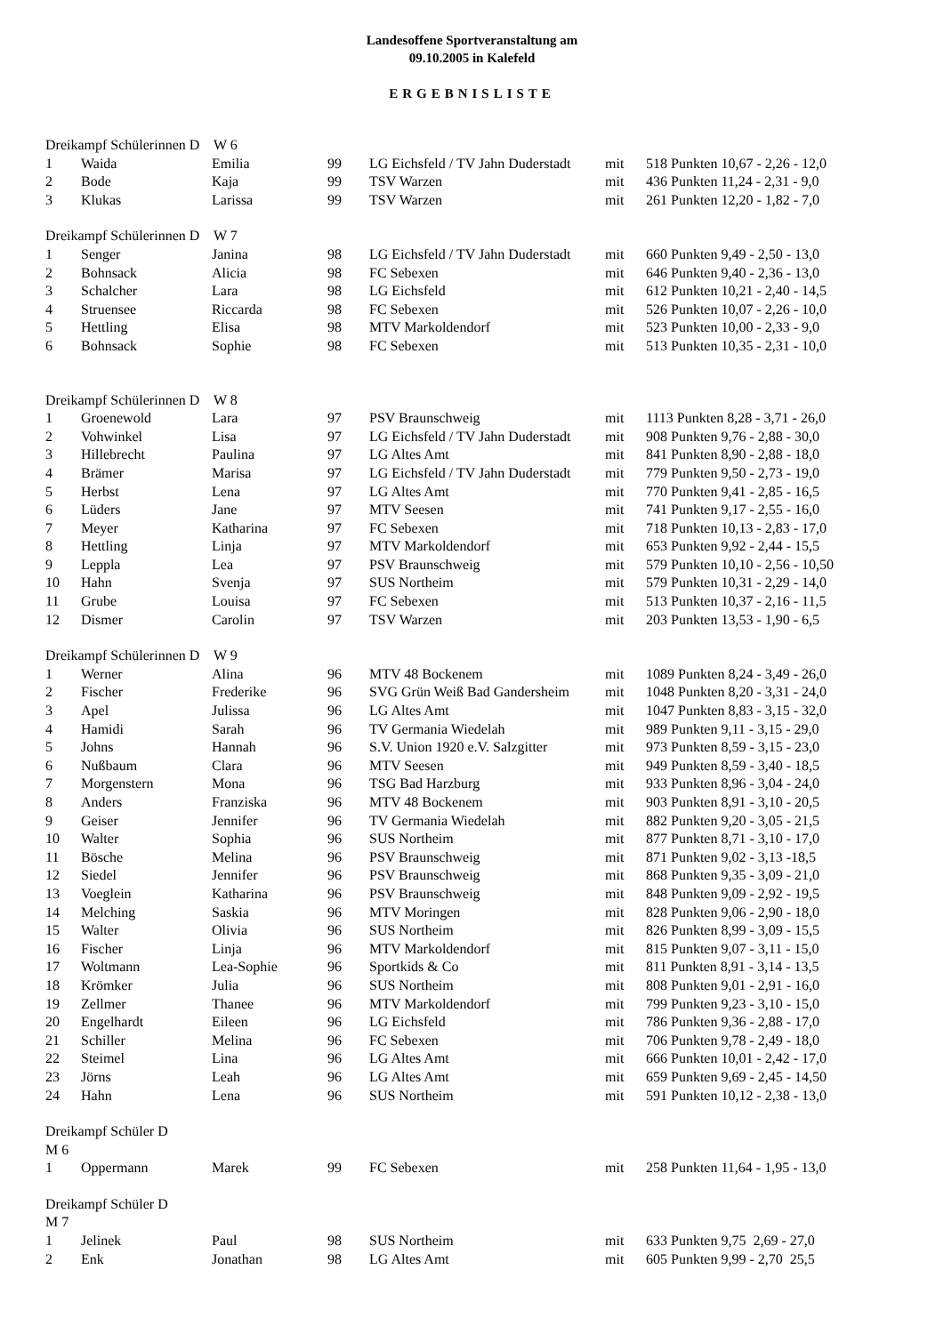Landesoffene Sportveranstaltung am
09.10.2005 in Kalefeld
ERGEBNISLISTE
| Dreikampf Schülerinnen D W 6 | | | | | | |
| 1 | Waida | Emilia | 99 | LG Eichsfeld / TV Jahn Duderstadt | mit | 518 Punkten 10,67 - 2,26 - 12,0 |
| 2 | Bode | Kaja | 99 | TSV Warzen | mit | 436 Punkten 11,24 - 2,31 - 9,0 |
| 3 | Klukas | Larissa | 99 | TSV Warzen | mit | 261 Punkten 12,20 - 1,82 - 7,0 |
| Dreikampf Schülerinnen D W 7 | | | | | | |
| 1 | Senger | Janina | 98 | LG Eichsfeld / TV Jahn Duderstadt | mit | 660 Punkten 9,49 - 2,50 - 13,0 |
| 2 | Bohnsack | Alicia | 98 | FC Sebexen | mit | 646 Punkten 9,40 - 2,36 - 13,0 |
| 3 | Schalcher | Lara | 98 | LG Eichsfeld | mit | 612 Punkten 10,21 - 2,40 - 14,5 |
| 4 | Struensee | Riccarda | 98 | FC Sebexen | mit | 526 Punkten 10,07 - 2,26 - 10,0 |
| 5 | Hettling | Elisa | 98 | MTV Markoldendorf | mit | 523 Punkten 10,00 - 2,33 - 9,0 |
| 6 | Bohnsack | Sophie | 98 | FC Sebexen | mit | 513 Punkten 10,35 - 2,31 - 10,0 |
| Dreikampf Schülerinnen D W 8 | | | | | | |
| 1 | Groenewold | Lara | 97 | PSV Braunschweig | mit | 1113 Punkten 8,28 - 3,71 - 26,0 |
| 2 | Vohwinkel | Lisa | 97 | LG Eichsfeld / TV Jahn Duderstadt | mit | 908 Punkten 9,76 - 2,88 - 30,0 |
| 3 | Hillebrecht | Paulina | 97 | LG Altes Amt | mit | 841 Punkten 8,90 - 2,88 - 18,0 |
| 4 | Brämer | Marisa | 97 | LG Eichsfeld / TV Jahn Duderstadt | mit | 779 Punkten 9,50 - 2,73 - 19,0 |
| 5 | Herbst | Lena | 97 | LG Altes Amt | mit | 770 Punkten 9,41 - 2,85 - 16,5 |
| 6 | Lüders | Jane | 97 | MTV Seesen | mit | 741 Punkten 9,17 - 2,55 - 16,0 |
| 7 | Meyer | Katharina | 97 | FC Sebexen | mit | 718 Punkten 10,13 - 2,83 - 17,0 |
| 8 | Hettling | Linja | 97 | MTV Markoldendorf | mit | 653 Punkten 9,92 - 2,44 - 15,5 |
| 9 | Leppla | Lea | 97 | PSV Braunschweig | mit | 579 Punkten 10,10 - 2,56 - 10,50 |
| 10 | Hahn | Svenja | 97 | SUS Northeim | mit | 579 Punkten 10,31 - 2,29 - 14,0 |
| 11 | Grube | Louisa | 97 | FC Sebexen | mit | 513 Punkten 10,37 - 2,16 - 11,5 |
| 12 | Dismer | Carolin | 97 | TSV Warzen | mit | 203 Punkten 13,53 - 1,90 - 6,5 |
| Dreikampf Schülerinnen D W 9 | | | | | | |
| 1 | Werner | Alina | 96 | MTV 48 Bockenem | mit | 1089 Punkten 8,24 - 3,49 - 26,0 |
| 2 | Fischer | Frederike | 96 | SVG Grün Weiß Bad Gandersheim | mit | 1048 Punkten 8,20 - 3,31 - 24,0 |
| 3 | Apel | Julissa | 96 | LG Altes Amt | mit | 1047 Punkten 8,83 - 3,15 - 32,0 |
| 4 | Hamidi | Sarah | 96 | TV Germania Wiedelah | mit | 989 Punkten 9,11 - 3,15 - 29,0 |
| 5 | Johns | Hannah | 96 | S.V. Union 1920 e.V. Salzgitter | mit | 973 Punkten 8,59 - 3,15 - 23,0 |
| 6 | Nußbaum | Clara | 96 | MTV Seesen | mit | 949 Punkten 8,59 - 3,40 - 18,5 |
| 7 | Morgenstern | Mona | 96 | TSG Bad Harzburg | mit | 933 Punkten 8,96 - 3,04 - 24,0 |
| 8 | Anders | Franziska | 96 | MTV 48 Bockenem | mit | 903 Punkten 8,91 - 3,10 - 20,5 |
| 9 | Geiser | Jennifer | 96 | TV Germania Wiedelah | mit | 882 Punkten 9,20 - 3,05 - 21,5 |
| 10 | Walter | Sophia | 96 | SUS Northeim | mit | 877 Punkten 8,71 - 3,10 - 17,0 |
| 11 | Bösche | Melina | 96 | PSV Braunschweig | mit | 871 Punkten 9,02 - 3,13 -18,5 |
| 12 | Siedel | Jennifer | 96 | PSV Braunschweig | mit | 868 Punkten 9,35 - 3,09 - 21,0 |
| 13 | Voeglein | Katharina | 96 | PSV Braunschweig | mit | 848 Punkten 9,09 - 2,92 - 19,5 |
| 14 | Melching | Saskia | 96 | MTV Moringen | mit | 828 Punkten 9,06 - 2,90 - 18,0 |
| 15 | Walter | Olivia | 96 | SUS Northeim | mit | 826 Punkten 8,99 - 3,09 - 15,5 |
| 16 | Fischer | Linja | 96 | MTV Markoldendorf | mit | 815 Punkten 9,07 - 3,11 - 15,0 |
| 17 | Woltmann | Lea-Sophie | 96 | Sportkids & Co | mit | 811 Punkten 8,91 - 3,14 - 13,5 |
| 18 | Krömker | Julia | 96 | SUS Northeim | mit | 808 Punkten 9,01 - 2,91 - 16,0 |
| 19 | Zellmer | Thanee | 96 | MTV Markoldendorf | mit | 799 Punkten 9,23 - 3,10 - 15,0 |
| 20 | Engelhardt | Eileen | 96 | LG Eichsfeld | mit | 786 Punkten 9,36 - 2,88 - 17,0 |
| 21 | Schiller | Melina | 96 | FC Sebexen | mit | 706 Punkten 9,78 - 2,49 - 18,0 |
| 22 | Steimel | Lina | 96 | LG Altes Amt | mit | 666 Punkten 10,01 - 2,42 - 17,0 |
| 23 | Jörns | Leah | 96 | LG Altes Amt | mit | 659 Punkten 9,69 - 2,45 - 14,50 |
| 24 | Hahn | Lena | 96 | SUS Northeim | mit | 591 Punkten 10,12 - 2,38 - 13,0 |
| Dreikampf Schüler D | | | | | | |
| M 6 | | | | | | |
| 1 | Oppermann | Marek | 99 | FC Sebexen | mit | 258 Punkten 11,64 - 1,95 - 13,0 |
| Dreikampf Schüler D | | | | | | |
| M 7 | | | | | | |
| 1 | Jelinek | Paul | 98 | SUS Northeim | mit | 633 Punkten 9,75 2,69 - 27,0 |
| 2 | Enk | Jonathan | 98 | LG Altes Amt | mit | 605 Punkten 9,99 - 2,70 25,5 |